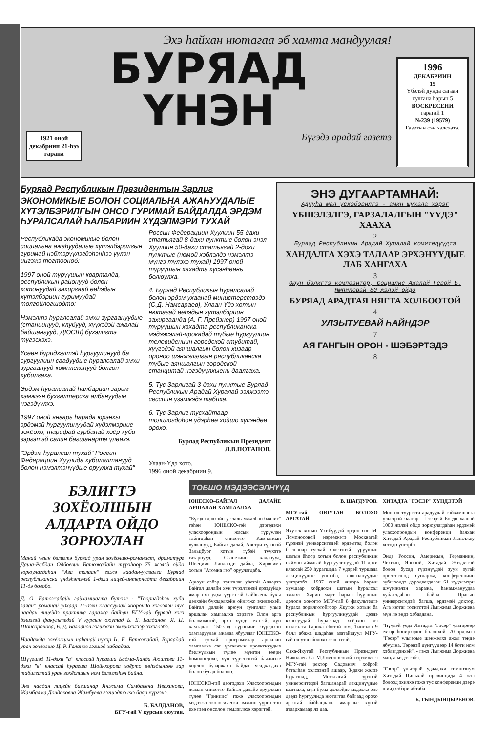Эхэ һайхан нютагаа эб хамта мандуулая!
БУРЯАД
ҮНЭН
1921 оной
декабриин 21-һээ
гарана
Бүгэдэ арадай газетэ
1996
ДЕКАБРИИН
15
Үбэлэй дунда сагаан хулгана һарын 5
ВОСКРЕСЕНИ
гарагай 1
№239 (19579)
Газетын сэн хэлсээтэ.
Буряад Республикын Президентын Зарлиг
ЭКОНОМИКЫЕ БОЛОН СОЦИАЛЬНА АЖАҺУУДАЛЫЕ ХҮТЭЛБЭРИЛГЫН ОНСО ГУРИМАЙ БАЙДАЛДА ЭРДЭМ ҺУРАЛСАЛАЙ ҺАЛБАРИИН ХҮДЭЛМЭРИ ТУХАЙ
Республикада экономикые болон социальна ажаһуудалые хүтэлбэрилгын гуримай нэбтэрүүлэгдэһэнһээ үүлэн иигэжэ тогтооноб:
1997 оной түрүүшын кварталда, республикын районууд болон хотонуудай захиргаай өөһэдын хүтэлбэриин гуримуудай толгойлогшодто:
Нэмэлтэ һуралсалай эмхи зургаануудые (станцинууд, клубууд, хүүхэдэй ажалай байшангууд, ДЮСШ) бүхэлигтэ түгэсхэхэ.
Үсөөн бүридхэлтэй һургуулинууд ба сургуулиин саадуудые һуралсалай эмхи зургаанууд-комплекснууд болгон хубилгаха.
Эрдэм һуралсалай һалбариин зарим хэмжээн бухгалтерска албануудые нэгэдүүлхэ.
1997 оной январь һарада юрэнхы эрдэмэй һургуулинуудай хүдэлмэриие зохёохо, тарифай гурбанай хоёр хуби зэргэтэй салин багшанарта үлөөхэ.
"Эрдэм һуралсал тухай" Россин Федерациин Хуулида хубилалтанууд болон нэмэлтэнүүдые оруулха тухай" Россин Федерациин Хуулиин 55-дахи статьягай 8-дахи пунктые болон энэл Хуулиин 50-дахи статьягай 2-дохи пунктые (номой хэблэлдэ нэмэлтэ мүнгэ түлэхэ тухай) 1997 оной түрүүшын хахадта хүсэнһөөнь болюулха.
4. Буряад Республикын һуралсалай болон эрдэм ухаанай министерствэдэ (С.Д. Намсараев), Улаан-Үдэ хотын нютагай өөһэдын хүтэлбэриин захиргаанда (А. Г. Прейзнер) 1997 оной түрүүшын хахадта республиканска мэдээсэлэй-прокадай түбые һургуулиин телевидениин городской студитай, хүүгэдэй аяншалгын болон хизаар ороноо шэнжэлэлгын республиканска түбые аяншалгын городской станцитай нэгэдүүлхыень даалгаха.
5. Тус Зарлигай 3-дахи пунктые Буряад Республикын Арадай Хуралай ээлжээтэ сессиин үзэмжэдэ табиха.
6. Тус Зарлиг тусхайтаар толилогдоһон үдэрһөө хойшо хүсэндөө орохо.
Буряад Республикын Президент
Л.В.ПОТАПОВ.
Улаан-Үдэ хото.
1996 оной декабриин 9.
ЭНЭ ДУГААРТАМНАЙ:
Адууһа мал үсхэбэрилгэ - амин шухала хэрэг
ҮБШЭЛЭЛГЭ, ГАРЗАЛАЛГЫН "ҮҮДЭ" ХААХА
2
Буряад Республикын Арадай Хуралай комитедүүдтэ
ХАНДАЛГА ХЭХЭ ТАЛААР ЭРХЭНҮҮДЫЕ ЛАБ ХАНГАХА
3
Оюун бэлигтэ композитор, Социалис Ажалай Герой Б. Ямпиловай 80 жэлэй ойдо
БУРЯАД АРАДТАЯ НЯГТА ХОЛБООТОЙ
4
УЛЗЫТУЕВАЙ ҺАЙНДЭР
7
АЯ ГАНГЫН ОРОН - ШЭБЭРТЭДЭ
8
БЭЛИГТЭ ЗОХЁОЛШЫН АЛДАРТА ОЙДО ЗОРЮУЛАН
Манай үеын бэлигтэ буряад уран зохёолшо-романист, драматург Даша-Рабдан Одбоевич Батожабайн түрэһөөр 75 жэлэй ойдо зорюулагдаһан "Аза талаан" гэжэ наадан-уулзалга Буряад республиканска үндэһэтэнэй 1-дэхи лицей-интернадта декабриин 11-дэ болобо.
Д. О. Батожабайн гайхамшагта бүтээл - "Төөригдэһэн хуби заяан" романай удхаар 11-дэхи классуудай хоорондо хэгдэһэн тус наадан лицейдэ практика гаража байһан БГУ-гай буряад хэлэ бэшэгэй факультедэй V курсын оюутад Б. Б. Балданов, Я. Ц. Шойсоронова, Б. Д. Балданов гэгшэдэй эмхидхэлээр зэхэгдэбэ.
Наадамда зохёолшын наһанай нүхэр Һ. Б. Батожабай, Буряадай уран зохёолшо Ц. Р. Галанов гэгшэд хабаадаа.
Шүүгшэд 11-дэхи "а" классай һурагша Бадма-Ханда Аюшеева 11-дэхи "в" классай һурагша Шойнхорова хоёрто өөһэдынгөө гар табилгатай уран зохёолшын ном бэлэглэһэн байна.
Энэ наадан лицейн багшанар Янжима Самбаевна Ивахинова, Жамбалма Дондоковна Жамбуева гэгшэдтэ ехэ баяр хүргэнэ.
Б. БАЛДАНОВ,
БГУ-гай V курсын оюутан.
ТОБШО МЭДЭЭСЭЛНҮҮД
ЮНЕСКО–БАЙГАЛ ДАЛАЙЕ АРШАЛАН ХАМГААЛХА
"Бүгэдэ дэлхэйн уг залгамжалһан баялиг" гэһэн ЮНЕСКО-гэй дэргэдэхи уласхоорондын жасын түрүүлэн табигдаһан списогто Камчаткын вулканууд, Байгал далай, Австри гүрэнэй Зальцбург хотын түбэй түүхэтэ газарнууд, Сванетиин хаданууд, Швециин Лапланди дайда, Хиросима хотын "Атомна гэр" оруулагдаба.
Арюун сэбэр, тунгалаг уһатай Алдарта Байгал далайн хүн түрэлтэнэй ерээдүйдэ ямар ехэ удха үүргэтэй байһыень бүхы дэлхэйн бүхэдэлхэйн ойлгожо эхилэнхэй. Байгал далайе арюун тунгалаг уһые аршалан хамгаалха хэрэгтэ Олон арга боломжотой, эрхэ хүндэ ехэтэй, дүн хамтадаа 150-яад гүрэниие бүридхэн хамтаруулан ажалаа ябуулдаг ЮНЕСКО-гэй тусхай программаар аршалан хамгаалха саг үргэлжын проектнүүдые бэелүүлхын түлөө мүнгэн зөөри һомологдохо, хүн түрэлтэнэй баялигые хорлон бузаржаха байдаг усадхагдаха болон бусад болоно.
ЮНЕСКО-гэй дэргэдэхи Уласхоорондын жасын списогто Байгал далайе оруулхын түлөө "Гринпис" гэжэ уласхоорондын мэдээжэ экологическа эмхиин үүргэ тон ехэ гээд онсолон тэмдэглэхэ хэрэгтэй.
В. ШАГДУРОВ.
МГУ-гай ОЮУТАН БОЛОХО АРГАТАЙ
Якутск хотын Үхибүүдэй ордон соо М. Ломоносовой нэрэмжэтэ Москвагай гүрэнэй университедэй эрдэмтэд болон багшанар тусхай хэлсээнэй түрүүшын шатын ёһоор хотын болон республикын найман аймагай һургуулинуудай 11-дэхи классай 250 һурагшада 7 үдэрэй туршада лекцинүүдые уншаба, хэшээлнүүдые үнгэргэбэ. 1997 оной январь һарын хүүшаар хоёрдохи шатын һуралсал эхилхэ. Харин март һарын һүүлшын долоон хоногто МГУ-гай 8 факультедтэ һураха зорилготойгоор Якутск хотын ба республикын һургуулинуудай дээдэ классуудай һурагшад хоёрхон лэ шалгалта бариха ёһотой юм. Тиигэжэ 9 балл абажа шадаһан азатайшуул МГУ-гай оюутан болохо жэшээтэй.
Саха-Якутай Республикын Президент Николаев ба М.Ломоносовой нэрэмжэтэ МГУ-гай ректор Садовнич хоёрой баталһан хэлсээнэй ашаар, 3-дахи жэлээ һурагшад, Москвагай гүрэнэй университедэй багшанарай лекцинүүдые шагнаха, мүн бүхы дэлхэйдэ мэдээжэ энэ дээдэ һургуулида нютагтаа байгаад орохо аргатай байһандань ямаршье хүнэй атаархамаар лэ даа.
ХИТАДТА "ГЭСЭР" ХҮНДЭТЭЙ
Монгол туургата арадуудай гайхамшагта үльгэрэй баатар - Гэсэрэй Богдо хаанай 1000 жэлэй ойдо зорюулагдаһан эрдэмэй уласхоорондын конференци һаяхан Хитадай Арадай Республикын Ланьчжоу хотодо үнгэрбэ.
Эндэ Россин, Америкын, Германиин, Чехиин, Японой, Хитадай, Энэдхэгэй болон бусад гүрэнүүдэй зуун зугай оролсогшод сугларжа, конференциин зүбшөөлдэ дурадхагдаһан 61 хүдэлмэри шүүмжэлэн хаража, һанамжануудаа хубаалдаһан байна. Прагын университедэй багша, эрдэмэй доктор, Ага нютаг тоонтотой Лыгжима Доржиева мүн лэ эндэ хабаадана.
"Һүүлэй үедэ Хитадта "Гэсэр" үльгэрөөр ехээр һонирходог болонхой. 70 эрдэмтэ "Гэсэр" үльгэрые шэнжэлхэ ажал тэндэ ябуулна. Тэрэнэй дүнгүүдээр 14 боти ном хэблэгдэнхэй", - гэжэ Лыгжима Доржиева манда мэдээсэбэ.
"Гэсэр" үльгэрэй удаадахи симпозиум Хитадай Циньхай провинцида 4 жэл болоод эхилхэ гэжэ тус конференци дээрэ шиидхэбэри абтаба.
Б. ГЫНДЫНЦЫРЕНОВ.